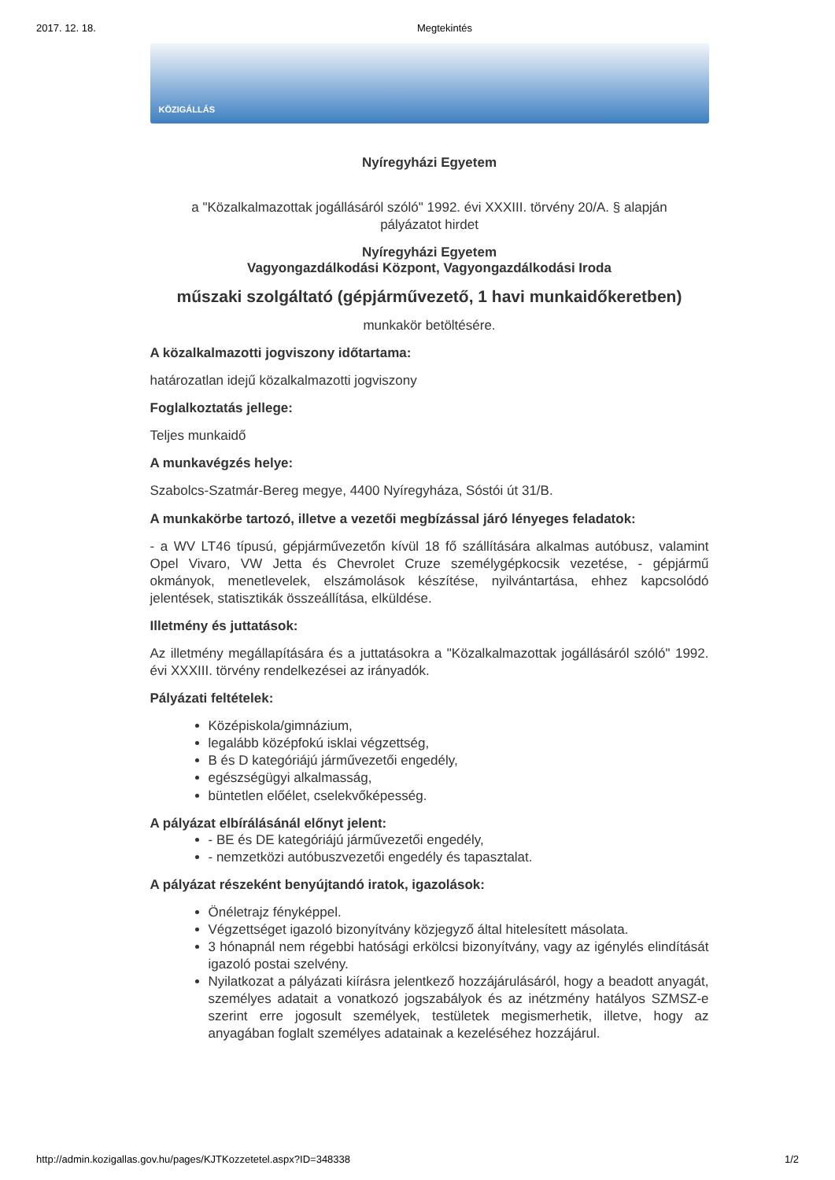2017. 12. 18. Megtekintés
KÖZIGÁLLÁS
Nyíregyházi Egyetem
a "Közalkalmazottak jogállásáról szóló" 1992. évi XXXIII. törvény 20/A. § alapján
pályázatot hirdet
Nyíregyházi Egyetem
Vagyongazdálkodási Központ, Vagyongazdálkodási Iroda
műszaki szolgáltató (gépjárművezető, 1 havi munkaidőkeretben)
munkakör betöltésére.
A közalkalmazotti jogviszony időtartama:
határozatlan idejű közalkalmazotti jogviszony
Foglalkoztatás jellege:
Teljes munkaidő
A munkavégzés helye:
Szabolcs-Szatmár-Bereg megye, 4400 Nyíregyháza, Sóstói út 31/B.
A munkakörbe tartozó, illetve a vezetői megbízással járó lényeges feladatok:
- a WV LT46 típusú, gépjárművezetőn kívül 18 fő szállítására alkalmas autóbusz, valamint Opel Vivaro, VW Jetta és Chevrolet Cruze személygépkocsik vezetése, - gépjármű okmányok, menetlevelek, elszámolások készítése, nyilvántartása, ehhez kapcsolódó jelentések, statisztikák összeállítása, elküldése.
Illetmény és juttatások:
Az illetmény megállapítására és a juttatásokra a "Közalkalmazottak jogállásáról szóló" 1992. évi XXXIII. törvény rendelkezései az irányadók.
Pályázati feltételek:
Középiskola/gimnázium,
legalább középfokú isklai végzettség,
B és D kategóriájú járművezetői engedély,
egészségügyi alkalmasság,
büntetlen előélet, cselekvőképesség.
A pályázat elbírálásánál előnyt jelent:
- BE és DE kategóriájú járművezetői engedély,
- nemzetközi autóbuszvezetői engedély és tapasztalat.
A pályázat részeként benyújtandó iratok, igazolások:
Önéletrajz fényképpel.
Végzettséget igazoló bizonyítvány közjegyző által hitelesített másolata.
3 hónapnál nem régebbi hatósági erkölcsi bizonyítvány, vagy az igénylés elindítását igazoló postai szelvény.
Nyilatkozat a pályázati kiírásra jelentkező hozzájárulásáról, hogy a beadott anyagát, személyes adatait a vonatkozó jogszabályok és az inétzmény hatályos SZMSZ-e szerint erre jogosult személyek, testületek megismerhetik, illetve, hogy az anyagában foglalt személyes adatainak a kezeléséhez hozzájárul.
http://admin.kozigallas.gov.hu/pages/KJTKozzetetel.aspx?ID=348338 1/2